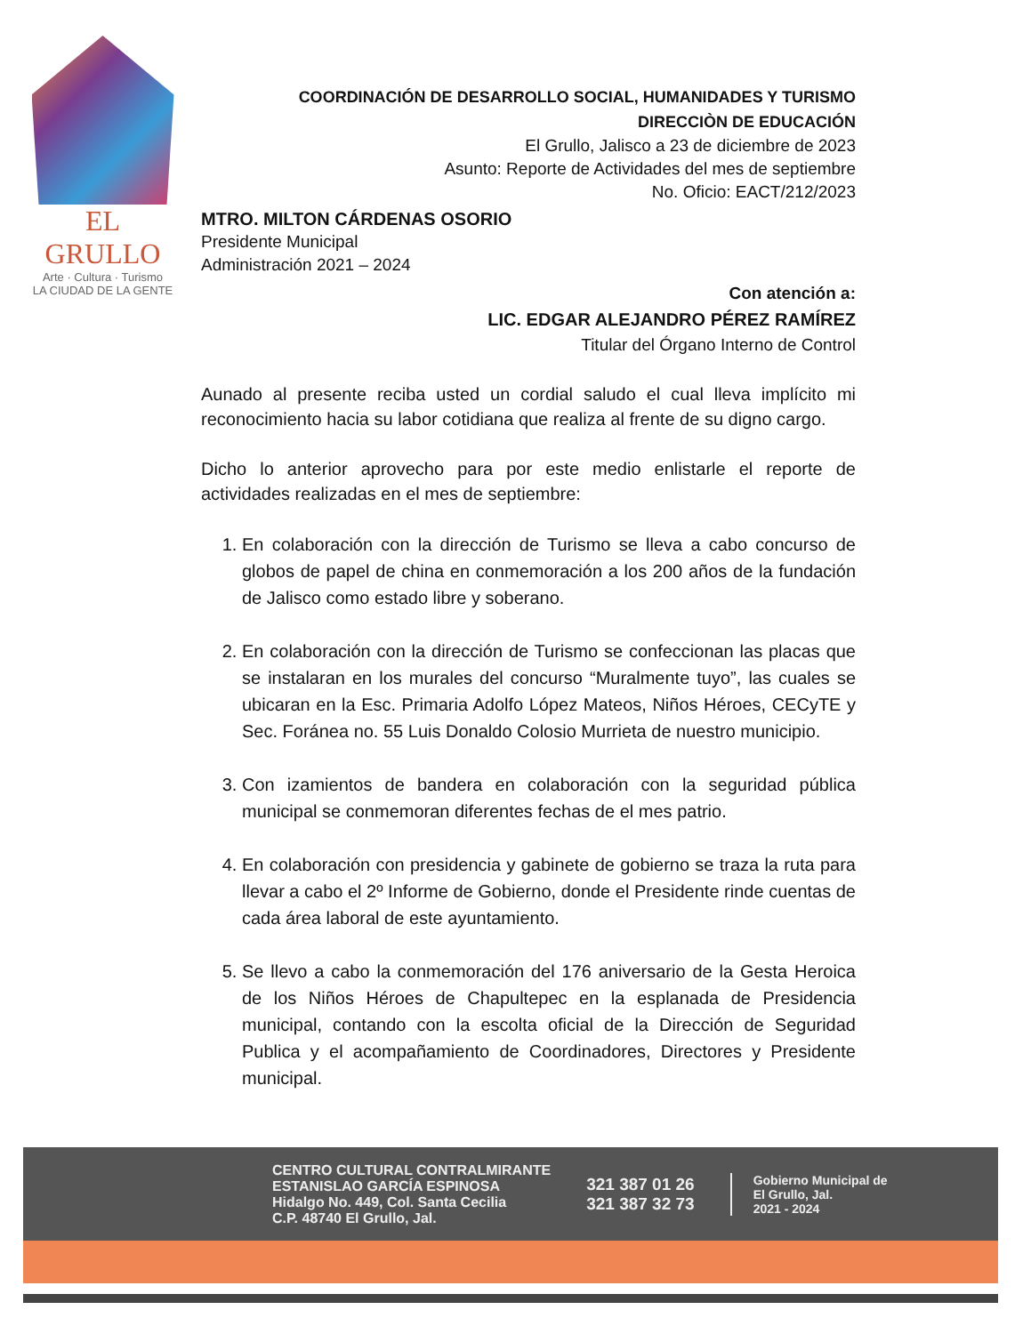EL GRULLO
Arte · Cultura · Turismo
LA CIUDAD DE LA GENTE
COORDINACIÓN DE DESARROLLO SOCIAL, HUMANIDADES Y TURISMO
DIRECCIÒN DE EDUCACIÓN
El Grullo, Jalisco a 23 de diciembre de 2023
Asunto: Reporte de Actividades del mes de septiembre
No. Oficio: EACT/212/2023
MTRO. MILTON CÁRDENAS OSORIO
Presidente Municipal
Administración 2021 – 2024
Con atención a:
LIC. EDGAR ALEJANDRO PÉREZ RAMÍREZ
Titular del Órgano Interno de Control
Aunado al presente reciba usted un cordial saludo el cual lleva implícito mi reconocimiento hacia su labor cotidiana que realiza al frente de su digno cargo.
Dicho lo anterior aprovecho para por este medio enlistarle el reporte de actividades realizadas en el mes de septiembre:
1. En colaboración con la dirección de Turismo se lleva a cabo concurso de globos de papel de china en conmemoración a los 200 años de la fundación de Jalisco como estado libre y soberano.
2. En colaboración con la dirección de Turismo se confeccionan las placas que se instalaran en los murales del concurso “Muralmente tuyo”, las cuales se ubicaran en la Esc. Primaria Adolfo López Mateos, Niños Héroes, CECyTE y Sec. Foránea no. 55 Luis Donaldo Colosio Murrieta de nuestro municipio.
3. Con izamientos de bandera en colaboración con la seguridad pública municipal se conmemoran diferentes fechas de el mes patrio.
4. En colaboración con presidencia y gabinete de gobierno se traza la ruta para llevar a cabo el 2º Informe de Gobierno, donde el Presidente rinde cuentas de cada área laboral de este ayuntamiento.
5. Se llevo a cabo la conmemoración del 176 aniversario de la Gesta Heroica de los Niños Héroes de Chapultepec en la esplanada de Presidencia municipal, contando con la escolta oficial de la Dirección de Seguridad Publica y el acompañamiento de Coordinadores, Directores y Presidente municipal.
CENTRO CULTURAL CONTRALMIRANTE
ESTANISLAO GARCÍA ESPINOSA
Hidalgo No. 449, Col. Santa Cecilia
C.P. 48740 El Grullo, Jal.
321 387 01 26
321 387 32 73
Gobierno Municipal de
El Grullo, Jal.
2021 - 2024